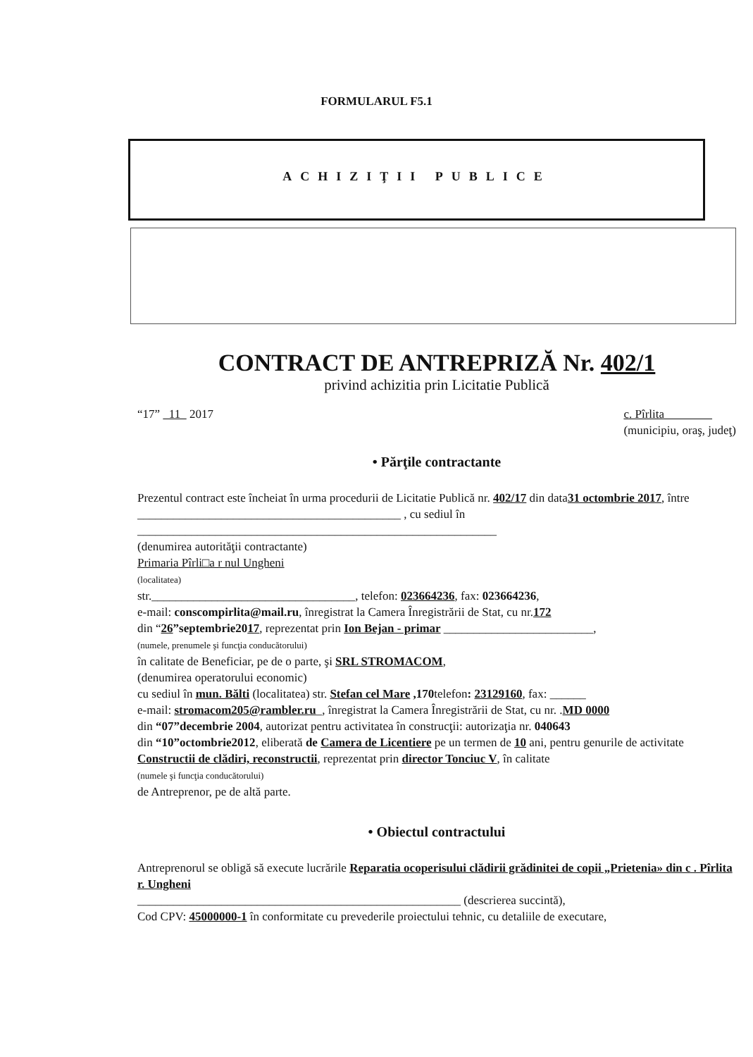FORMULARUL F5.1
ACHIZIŢII PUBLICE
CONTRACT DE ANTREPRIZĂ Nr. 402/1
privind achizitia prin Licitatie Publică
“17” 11 2017 c. Pîrlita
(municipiu, oraş, judeţ)
• Părţile contractante
Prezentul contract este încheiat în urma procedurii de Licitatie Publică nr. 402/17 din data31 octombrie 2017, între ____________________________________________ , cu sediul în ____________________________________________________________
(denumirea autorităţii contractante)
Primaria Pîrli□a r nul Ungheni
(localitatea)
str.__________________________________, telefon: 023664236, fax: 023664236,
e-mail: conscompirlita@mail.ru, înregistrat la Camera Înregistrării de Stat, cu nr.172
din “26”septembrie2017, reprezentat prin Ion Bejan - primar _________________________,
(numele, prenumele şi funcţia conducătorului)
în calitate de Beneficiar, pe de o parte, şi SRL STROMACOM,
(denumirea operatorului economic)
cu sediul în mun. Bălti (localitatea) str. Stefan cel Mare ,170telefon: 23129160, fax: ______
e-mail: stromacom205@rambler.ru_, înregistrat la Camera Înregistrării de Stat, cu nr. .MD 0000
din “07”decembrie 2004, autorizat pentru activitatea în construcţii: autorizaţia nr. 040643
din “10”octombrie2012, eliberată de Camera de Licentiere pe un termen de 10 ani, pentru genurile de activitate Constructii de clădiri, reconstructii, reprezentat prin director Tonciuc V, în calitate
(numele şi funcţia conducătorului)
de Antreprenor, pe de altă parte.
• Obiectul contractului
Antreprenorul se obligă să execute lucrările Reparatia ocoperisului clădirii grădinitei de copii „Prietenia» din c . Pîrlita r. Ungheni
______________________________________________________ (descrierea succintă),
Cod CPV: 45000000-1 în conformitate cu prevederile proiectului tehnic, cu detaliile de executare,